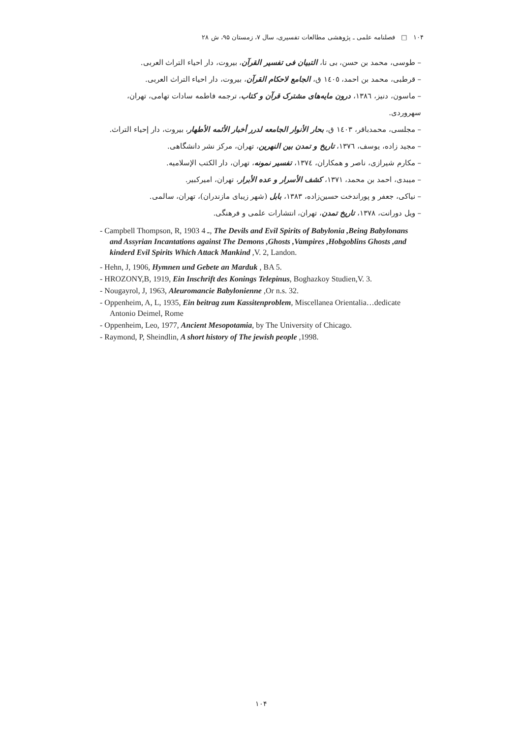۱۰۴ □ فصلنامه علمی ـ پژوهشی مطالعات تفسیری، سال ۷، زمستان ۹۵، ش ۲۸
– طوسی، محمد بن حسن، بی تا، التبیان فی تفسیر القرآن، بیروت، دار احیاء التراث العربی.
– قرطبی، محمد بن احمد، ١٤٠٥ ق، الجامع لاحکام القرآن، بیروت، دار احیاء التراث العربی.
– ماسون، دنیز، ١٣٨٦، درون مایه‌های مشترک قرآن و کتاب، ترجمه فاطمه سادات تهامی، تهران، سهروردی.
– مجلسی، محمدباقر، ١٤٠٣ ق، بحار الأنوار الجامعه لدرر أخبار الأئمه الأطهار، بیروت، دار إحیاء التراث.
– مجید زاده، یوسف، ١٣٧٦، تاریخ و تمدن بین النهرین، تهران، مرکز نشر دانشگاهی.
– مکارم شیرازی، ناصر و همکاران، ١٣٧٤، تفسیر نمونه، تهران، دار الکتب الإسلامیه.
– میبدی، احمد بن محمد، ١٣٧١، کشف الأسرار و عده الأبرار، تهران، امیرکبیر.
– نیاکی، جعفر و پوراندخت حسین‌زاده، ١٣٨٣، بابل (شهر زیبای مازندران)، تهران، سالمی.
– ویل دورانت، ١٣٧٨، تاریخ تمدن، تهران، انتشارات علمی و فرهنگی.
- Campbell Thompson, R, 1903 ـ 4, The Devils and Evil Spirits of Babylonia ,Being Babylonans and Assyrian Incantations against The Demons ,Ghosts ,Vampires ,Hobgoblins Ghosts ,and kinderd Evil Spirits Which Attack Mankind ,V. 2, Landon.
- Hehn, J, 1906, Hymnen und Gebete an Marduk , BA 5.
- HROZONY,B, 1919, Ein Inschrift des Konings Telepinus, Boghazkoy Studien,V. 3.
- Nougayrol, J, 1963, Aleuromancie Babylonienne ,Or n.s. 32.
- Oppenheim, A, L, 1935, Ein beitrag zum Kassitenproblem, Miscellanea Orientalia…dedicate Antonio Deimel, Rome
- Oppenheim, Leo, 1977, Ancient Mesopotamia, by The University of Chicago.
- Raymond, P, Sheindlin, A short history of The jewish people ,1998.
۱۰۴